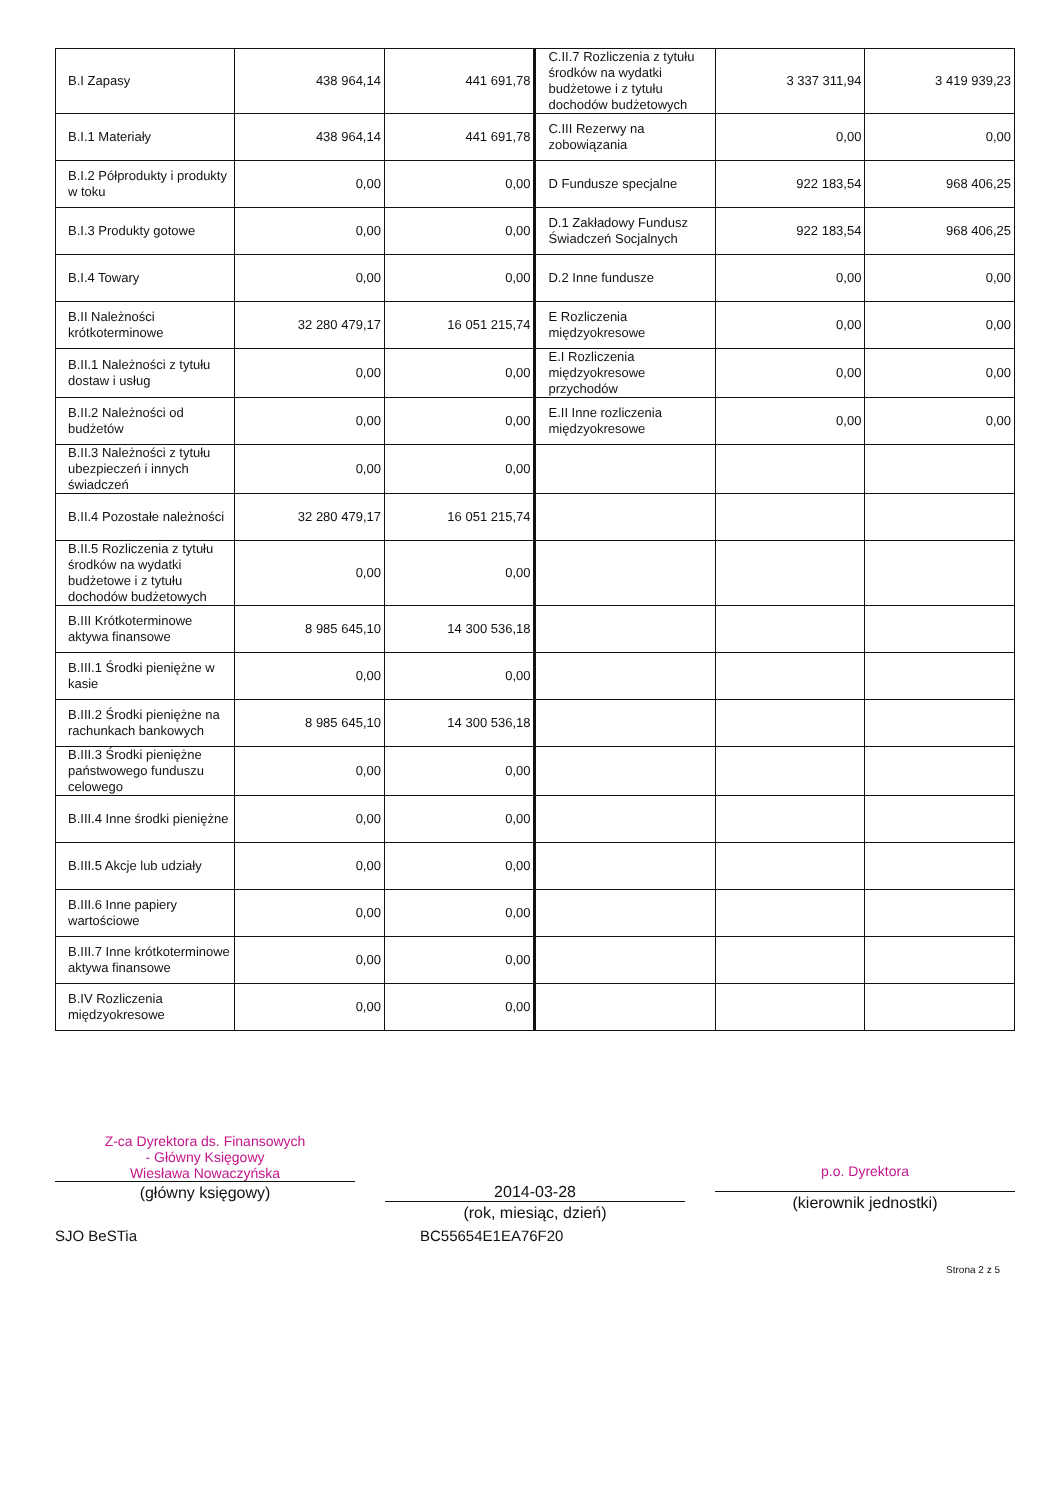| B.I Zapasy | 438 964,14 | 441 691,78 | C.II.7 Rozliczenia z tytułu środków na wydatki budżetowe i z tytułu dochodów budżetowych | 3 337 311,94 | 3 419 939,23 |
| B.I.1 Materiały | 438 964,14 | 441 691,78 | C.III Rezerwy na zobowiązania | 0,00 | 0,00 |
| B.I.2 Półprodukty i produkty w toku | 0,00 | 0,00 | D Fundusze specjalne | 922 183,54 | 968 406,25 |
| B.I.3 Produkty gotowe | 0,00 | 0,00 | D.1 Zakładowy Fundusz Świadczeń Socjalnych | 922 183,54 | 968 406,25 |
| B.I.4 Towary | 0,00 | 0,00 | D.2 Inne fundusze | 0,00 | 0,00 |
| B.II Należności krótkoterminowe | 32 280 479,17 | 16 051 215,74 | E Rozliczenia międzyokresowe | 0,00 | 0,00 |
| B.II.1 Należności z tytułu dostaw i usług | 0,00 | 0,00 | E.I Rozliczenia międzyokresowe przychodów | 0,00 | 0,00 |
| B.II.2 Należności od budżetów | 0,00 | 0,00 | E.II Inne rozliczenia międzyokresowe | 0,00 | 0,00 |
| B.II.3 Należności z tytułu ubezpieczeń i innych świadczeń | 0,00 | 0,00 | | | |
| B.II.4 Pozostałe należności | 32 280 479,17 | 16 051 215,74 | | | |
| B.II.5 Rozliczenia z tytułu środków na wydatki budżetowe i z tytułu dochodów budżetowych | 0,00 | 0,00 | | | |
| B.III Krótkoterminowe aktywa finansowe | 8 985 645,10 | 14 300 536,18 | | | |
| B.III.1 Środki pieniężne w kasie | 0,00 | 0,00 | | | |
| B.III.2 Środki pieniężne na rachunkach bankowych | 8 985 645,10 | 14 300 536,18 | | | |
| B.III.3 Środki pieniężne państwowego funduszu celowego | 0,00 | 0,00 | | | |
| B.III.4 Inne środki pieniężne | 0,00 | 0,00 | | | |
| B.III.5 Akcje lub udziały | 0,00 | 0,00 | | | |
| B.III.6 Inne papiery wartościowe | 0,00 | 0,00 | | | |
| B.III.7 Inne krótkoterminowe aktywa finansowe | 0,00 | 0,00 | | | |
| B.IV Rozliczenia międzyokresowe | 0,00 | 0,00 | | | |
Z-ca Dyrektora ds. Finansowych
- Główny Księgowy
Wiesława Nowaczyńska
(główny księgowy)
2014-03-28
(rok, miesiąc, dzień)
p.o. Dyrektora
(kierownik jednostki)
SJO BeSTia BC55654E1EA76F20
Strona 2 z 5